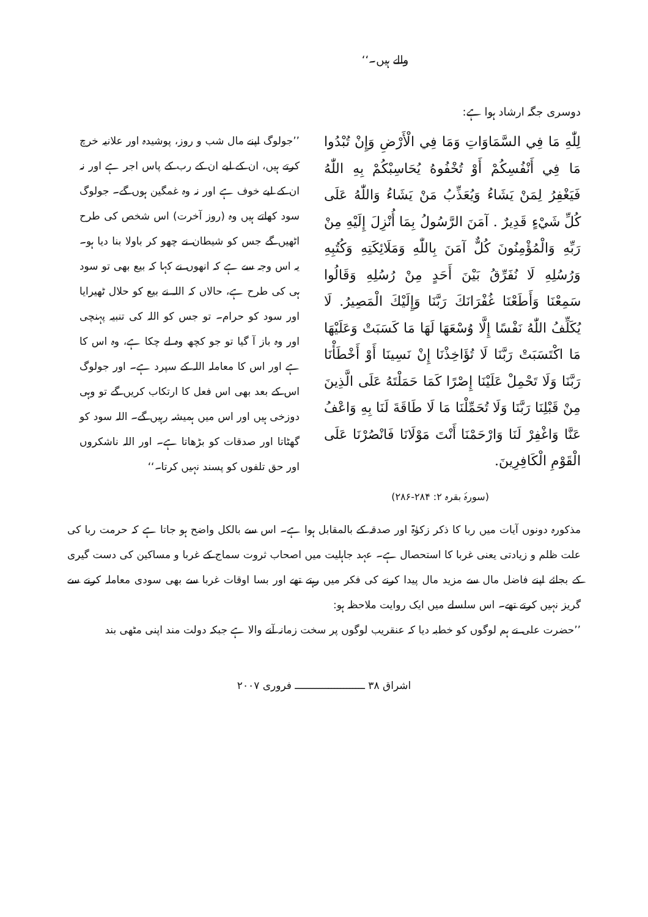والے ہیں۔‘‘
دوسری جگہ ارشاد ہوا ہے:
لِلّٰهِ مَا فِي السَّمَاوَاتِ وَمَا فِي الْأَرْضِ وَإِنْ تُبْدُوا مَا فِي أَنْفُسِكُمْ أَوْ تُخْفُوهُ يُحَاسِبْكُمْ بِهِ اللّٰهُ فَيَغْفِرُ لِمَنْ يَشَاءُ وَيُعَذِّبُ مَنْ يَشَاءُ وَاللّٰهُ عَلَى كُلِّ شَيْءٍ قَدِيرٌ . آمَنَ الرَّسُولُ بِمَا أُنْزِلَ إِلَيْهِ مِنْ رَبِّهِ وَالْمُؤْمِنُونَ كُلٌّ آمَنَ بِاللّٰهِ وَمَلَائِكَتِهِ وَكُتُبِهِ وَرُسُلِهِ لَا نُفَرِّقُ بَيْنَ أَحَدٍ مِنْ رُسُلِهِ وَقَالُوا سَمِعْنَا وَأَطَعْنَا غُفْرَانَكَ رَبَّنَا وَإِلَيْكَ الْمَصِيرُ. لَا يُكَلِّفُ اللّٰهُ نَفْسًا إِلَّا وُسْعَهَا لَهَا مَا كَسَبَتْ وَعَلَيْهَا مَا اكْتَسَبَتْ رَبَّنَا لَا تُؤَاخِذْنَا إِنْ نَسِينَا أَوْ أَخْطَأْنَا رَبَّنَا وَلَا تَحْمِلْ عَلَيْنَا إِصْرًا كَمَا حَمَلْتَهُ عَلَى الَّذِينَ مِنْ قَبْلِنَا رَبَّنَا وَلَا تُحَمِّلْنَا مَا لَا طَاقَةَ لَنَا بِهِ وَاعْفُ عَنَّا وَاغْفِرْ لَنَا وَارْحَمْنَا أَنْتَ مَوْلَانَا فَانْصُرْنَا عَلَى الْقَوْمِ الْكَافِرِينَ.
’’جولوگ اپنے مال شب و روز، پوشیدہ اور علانیہ خرچ کرتے ہیں، ان کے لیے ان کے رب کے پاس اجر ہے اور نہ ان کے لیے خوف ہے اور نہ وہ غمگین ہوں گے۔ جولوگ سود کھاتے ہیں وہ (روز آخرت) اس شخص کی طرح اٹھیں گے جس کو شیطان نے چھو کر باولا بنا دیا ہو۔ یہ اس وجہ سے ہے کہ انھوں نے کہا کہ بیع بھی تو سود ہی کی طرح ہے، حالاں کہ اللہ نے بیع کو حلال ٹھیرایا اور سود کو حرام۔ تو جس کو اللہ کی تنبیہ پہنچی اور وہ باز آ گیا تو جو کچھ وہ لے چکا ہے، وہ اس کا ہے اور اس کا معاملہ اللہ کے سپرد ہے۔ اور جولوگ اس کے بعد بھی اس فعل کا ارتکاب کریں گے تو وہی دوزخی ہیں اور اس میں ہمیشہ رہیں گے۔ اللہ سود کو گھٹاتا اور صدقات کو بڑھاتا ہے۔ اور اللہ ناشکروں اور حق تلفوں کو پسند نہیں کرتا۔‘‘
(سورۂ بقرہ ۲: ۲۸۴-۲۸۶)
مذکورہ دونوں آیات میں ربا کا ذکر زکوٰۃ اور صدقہ کے بالمقابل ہوا ہے۔ اس سے بالکل واضح ہو جاتا ہے کہ حرمت ربا کی علت ظلم و زیادتی یعنی غربا کا استحصال ہے۔ عہد جاہلیت میں اصحاب ثروت سماج کے غربا و مساکین کی دست گیری کے بجائے اپنے فاضل مال سے مزید مال پیدا کرنے کی فکر میں رہتے تھے اور بسا اوقات غربا سے بھی سودی معاملہ کرنے سے گریز نہیں کرتے تھے۔ اس سلسلے میں ایک روایت ملاحظہ ہو:
’’حضرت علی نے ہم لوگوں کو خطبہ دیا کہ عنقریب لوگوں پر سخت زمانہ آنے والا ہے جبکہ دولت مند اپنی مٹھی بند
اشراق ۳۸ ـــــــــــــــــــــــ فروری ۲۰۰۷